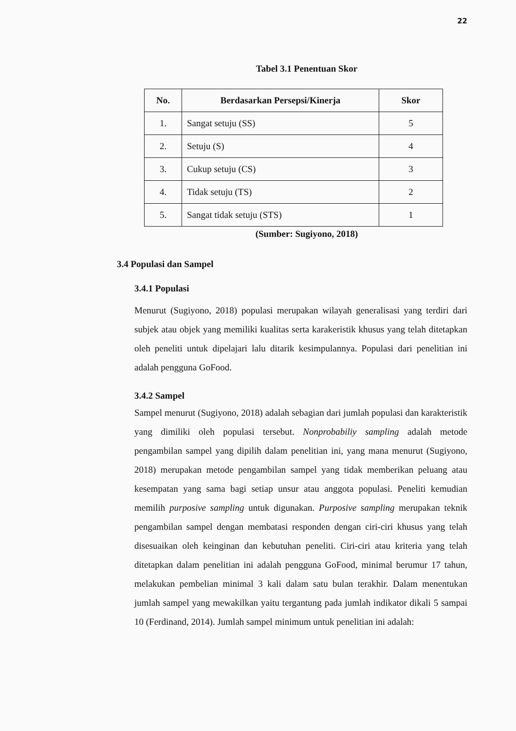22
Tabel 3.1 Penentuan Skor
| No. | Berdasarkan Persepsi/Kinerja | Skor |
| --- | --- | --- |
| 1. | Sangat setuju (SS) | 5 |
| 2. | Setuju (S) | 4 |
| 3. | Cukup setuju (CS) | 3 |
| 4. | Tidak setuju (TS) | 2 |
| 5. | Sangat tidak setuju (STS) | 1 |
(Sumber: Sugiyono, 2018)
3.4 Populasi dan Sampel
3.4.1 Populasi
Menurut (Sugiyono, 2018) populasi merupakan wilayah generalisasi yang terdiri dari subjek atau objek yang memiliki kualitas serta karakeristik khusus yang telah ditetapkan oleh peneliti untuk dipelajari lalu ditarik kesimpulannya. Populasi dari penelitian ini adalah pengguna GoFood.
3.4.2 Sampel
Sampel menurut (Sugiyono, 2018) adalah sebagian dari jumlah populasi dan karakteristik yang dimiliki oleh populasi tersebut. Nonprobabiliy sampling adalah metode pengambilan sampel yang dipilih dalam penelitian ini, yang mana menurut (Sugiyono, 2018) merupakan metode pengambilan sampel yang tidak memberikan peluang atau kesempatan yang sama bagi setiap unsur atau anggota populasi. Peneliti kemudian memilih purposive sampling untuk digunakan. Purposive sampling merupakan teknik pengambilan sampel dengan membatasi responden dengan ciri-ciri khusus yang telah disesuaikan oleh keinginan dan kebutuhan peneliti. Ciri-ciri atau kriteria yang telah ditetapkan dalam penelitian ini adalah pengguna GoFood, minimal berumur 17 tahun, melakukan pembelian minimal 3 kali dalam satu bulan terakhir. Dalam menentukan jumlah sampel yang mewakilkan yaitu tergantung pada jumlah indikator dikali 5 sampai 10 (Ferdinand, 2014). Jumlah sampel minimum untuk penelitian ini adalah: